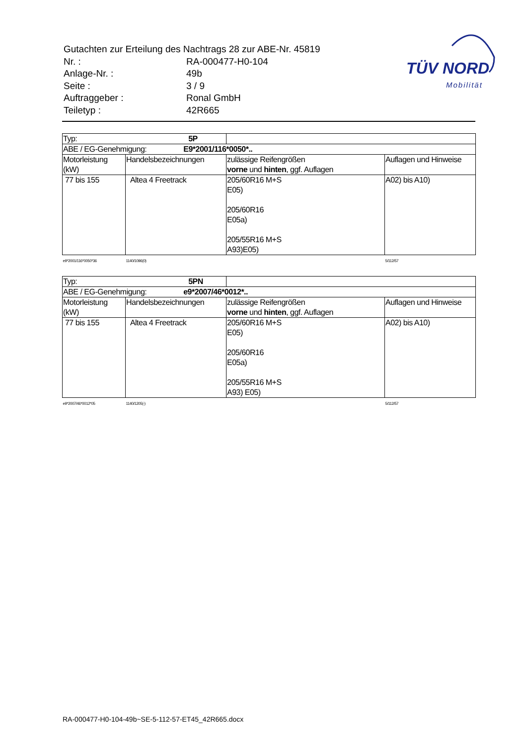| Gutachten zur Erteilung des Nachtrags 28 zur ABE-Nr. 45819 | |
| Nr. : | RA-000477-H0-104 |
| Anlage-Nr. : | 49b |
| Seite : | 3 / 9 |
| Auftraggeber : | Ronal GmbH |
| Teiletyp : | 42R665 |
TÜV NORD
Mobilität
| Typ: 5P | | | |
| ABE / EG-Genehmigung: E9*2001/116*0050*.. | | | |
| Motorleistung (kW) | Handelsbezeichnungen | zulässige Reifengrößen vorne und hinten , ggf. Auflagen | Auflagen und Hinweise |
| 77 bis 155 | Altea 4 Freetrack | 205/60R16 M+S E05) 205/60R16 E05a) 205/55R16 M+S A93)E05) | A02) bis A10) |
| e9*2001/116*0050*36 | 1140/1096(0) | | 5/112/57 |
| Typ: 5PN | | | |
| ABE / EG-Genehmigung: e9*2007/46*0012*.. | | | |
| Motorleistung (kW) | Handelsbezeichnungen | zulässige Reifengrößen vorne und hinten , ggf. Auflagen | Auflagen und Hinweise |
| 77 bis 155 | Altea 4 Freetrack | 205/60R16 M+S E05) 205/60R16 E05a) 205/55R16 M+S A93) E05) | A02) bis A10) |
| e9*2007/46*0012*05 | 1140/1205(-) | | 5/112/57 |
RA-000477-H0-104-49b~SE-5-112-57-ET45_42R665.docx